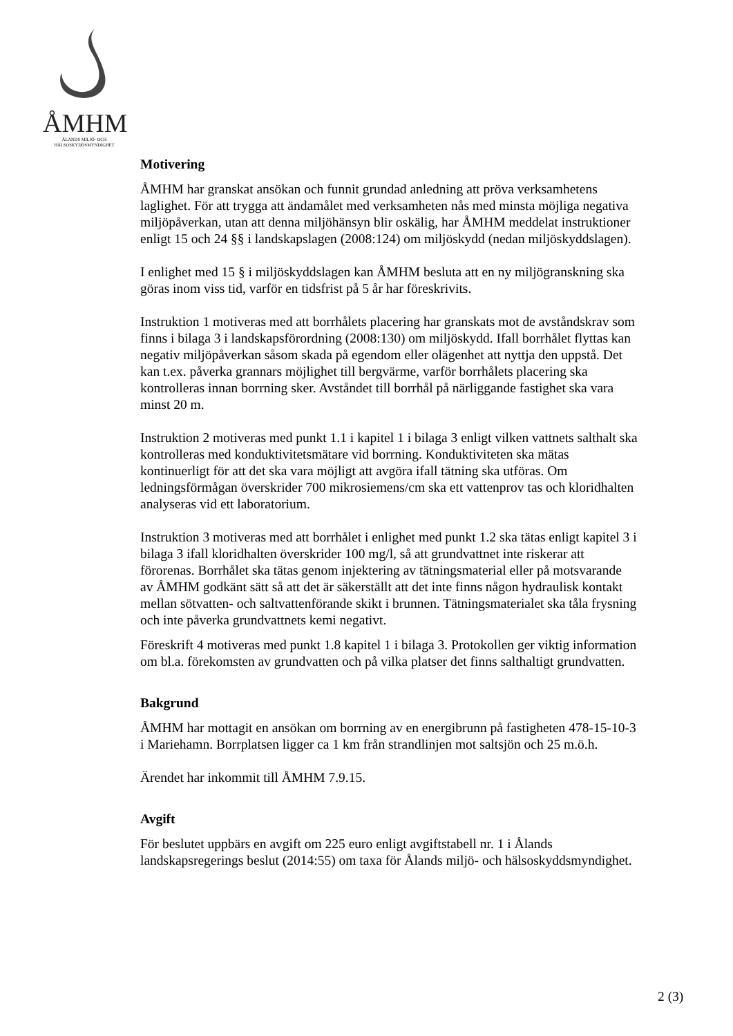ÅMHM
ÅLANDS MILJÖ- OCH
HÄLSOSKYDDSMYNDIGHET
Motivering
ÅMHM har granskat ansökan och funnit grundad anledning att pröva verksamhetens laglighet. För att trygga att ändamålet med verksamheten nås med minsta möjliga negativa miljöpåverkan, utan att denna miljöhänsyn blir oskälig, har ÅMHM meddelat instruktioner enligt 15 och 24 §§ i landskapslagen (2008:124) om miljöskydd (nedan miljöskyddslagen).
I enlighet med 15 § i miljöskyddslagen kan ÅMHM besluta att en ny miljögranskning ska göras inom viss tid, varför en tidsfrist på 5 år har föreskrivits.
Instruktion 1 motiveras med att borrhålets placering har granskats mot de avståndskrav som finns i bilaga 3 i landskapsförordning (2008:130) om miljöskydd. Ifall borrhålet flyttas kan negativ miljöpåverkan såsom skada på egendom eller olägenhet att nyttja den uppstå. Det kan t.ex. påverka grannars möjlighet till bergvärme, varför borrhålets placering ska kontrolleras innan borrning sker. Avståndet till borrhål på närliggande fastighet ska vara minst 20 m.
Instruktion 2 motiveras med punkt 1.1 i kapitel 1 i bilaga 3 enligt vilken vattnets salthalt ska kontrolleras med konduktivitetsmätare vid borrning. Konduktiviteten ska mätas kontinuerligt för att det ska vara möjligt att avgöra ifall tätning ska utföras. Om ledningsförmågan överskrider 700 mikrosiemens/cm ska ett vattenprov tas och kloridhalten analyseras vid ett laboratorium.
Instruktion 3 motiveras med att borrhålet i enlighet med punkt 1.2 ska tätas enligt kapitel 3 i bilaga 3 ifall kloridhalten överskrider 100 mg/l, så att grundvattnet inte riskerar att förorenas. Borrhålet ska tätas genom injektering av tätningsmaterial eller på motsvarande av ÅMHM godkänt sätt så att det är säkerställt att det inte finns någon hydraulisk kontakt mellan sötvatten- och saltvattenförande skikt i brunnen. Tätningsmaterialet ska tåla frysning och inte påverka grundvattnets kemi negativt.
Föreskrift 4 motiveras med punkt 1.8 kapitel 1 i bilaga 3. Protokollen ger viktig information om bl.a. förekomsten av grundvatten och på vilka platser det finns salthaltigt grundvatten.
Bakgrund
ÅMHM har mottagit en ansökan om borrning av en energibrunn på fastigheten 478-15-10-3 i Mariehamn. Borrplatsen ligger ca 1 km från strandlinjen mot saltsjön och 25 m.ö.h.
Ärendet har inkommit till ÅMHM 7.9.15.
Avgift
För beslutet uppbärs en avgift om 225 euro enligt avgiftstabell nr. 1 i Ålands landskapsregerings beslut (2014:55) om taxa för Ålands miljö- och hälsoskyddsmyndighet.
2 (3)